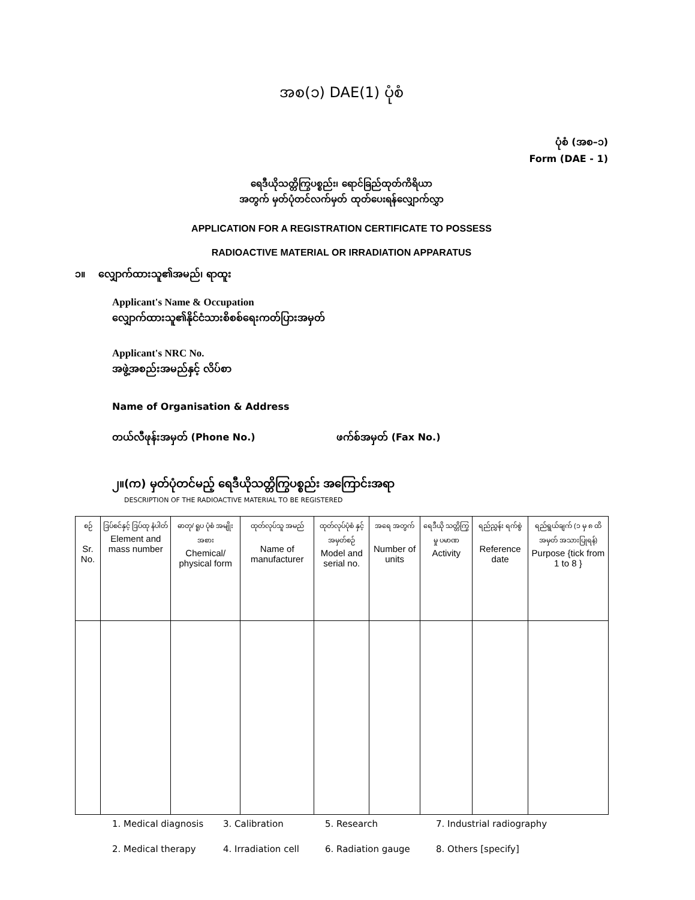အစ(၁) DAE(1) ပုံစံ
ပုံစံ (အစ–၁)
Form (DAE - 1)
ရေဒီယိုသတ္တိကြွပစ္စည်း၊ ရောင်ခြည်ထုတ်ကိရိယာ
အတွက် မှတ်ပုံတင်လက်မှတ် ထုတ်ပေးရန်လျှောက်လွှာ
APPLICATION FOR A REGISTRATION CERTIFICATE TO POSSESS
RADIOACTIVE MATERIAL OR IRRADIATION APPARATUS
၁။ လျှောက်ထားသူ၏အမည်၊ ရာထူး
Applicant's Name & Occupation
လျှောက်ထားသူ၏နိုင်ငံသားစိစစ်ရေးကတ်ပြားအမှတ်
Applicant's NRC No.
အဖွဲ့အစည်းအမည်နှင့် လိပ်စာ
Name of Organisation & Address
တယ်လီဖုန်းအမှတ် (Phone No.) ဖက်စ်အမှတ် (Fax No.)
၂။(က) မှတ်ပုံတင်မည့် ရေဒီယိုသတ္တိကြွပစ္စည်း အကြောင်းအရာ
DESCRIPTION OF THE RADIOACTIVE MATERIAL TO BE REGISTERED
| စဉ် Sr. No. | ဒြပ်စင်နှင့် ဒြပ်ထု နံပါတ် Element and mass number | ဓာတု/ ရူပ ပုံစံ အမျိုးအစား Chemical/ physical form | ထုတ်လုပ်သူ အမည် Name of manufacturer | ထုတ်လုပ်ပုံစံ နှင့် အမှတ်စဉ် Model and serial no. | အရေ အတွက် Number of units | ရေဒီယို သတ္တိကြွမှု ပမာဏ Activity | ရည်ညွှန်း ရက်စွဲ Reference date | ရည်ရွယ်ချက် (၁ မှ ၈ ထိအမှတ် အသားပြုရန်) Purpose {tick from 1 to 8 } |
| --- | --- | --- | --- | --- | --- | --- | --- | --- |
1. Medical diagnosis 3. Calibration 5. Research 7. Industrial radiography 2. Medical therapy 4. Irradiation cell 6. Radiation gauge 8. Others [specify]